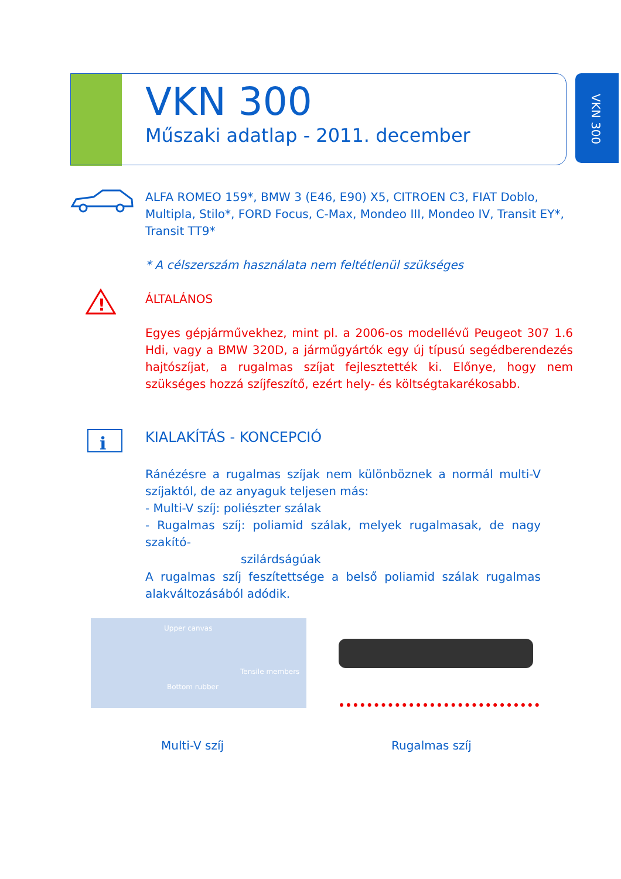VKN 300
Műszaki adatlap - 2011. december
VKN 300
ALFA ROMEO 159*, BMW 3 (E46, E90) X5, CITROEN C3, FIAT Doblo, Multipla, Stilo*, FORD Focus, C-Max, Mondeo III, Mondeo IV, Transit EY*, Transit TT9*
* A célszerszám használata nem feltétlenül szükséges
!
ÁLTALÁNOS
Egyes gépjárművekhez, mint pl. a 2006-os modellévű Peugeot 307 1.6 Hdi, vagy a BMW 320D, a járműgyártók egy új típusú segédberendezés hajtószíjat, a rugalmas szíjat fejlesztették ki. Előnye, hogy nem szükséges hozzá szíjfeszítő, ezért hely- és költségtakarékosabb.
i
KIALAKÍTÁS - KONCEPCIÓ
Ránézésre a rugalmas szíjak nem különböznek a normál multi-V szíjaktól, de az anyaguk teljesen más:
- Multi-V szíj: poliészter szálak
- Rugalmas szíj: poliamid szálak, melyek rugalmasak, de nagy szakító-
szilárdságúak
A rugalmas szíj feszítettsége a belső poliamid szálak rugalmas alakváltozásából adódik.
Upper canvas
Tensile members
Bottom rubber
Multi-V szíj Rugalmas szíj